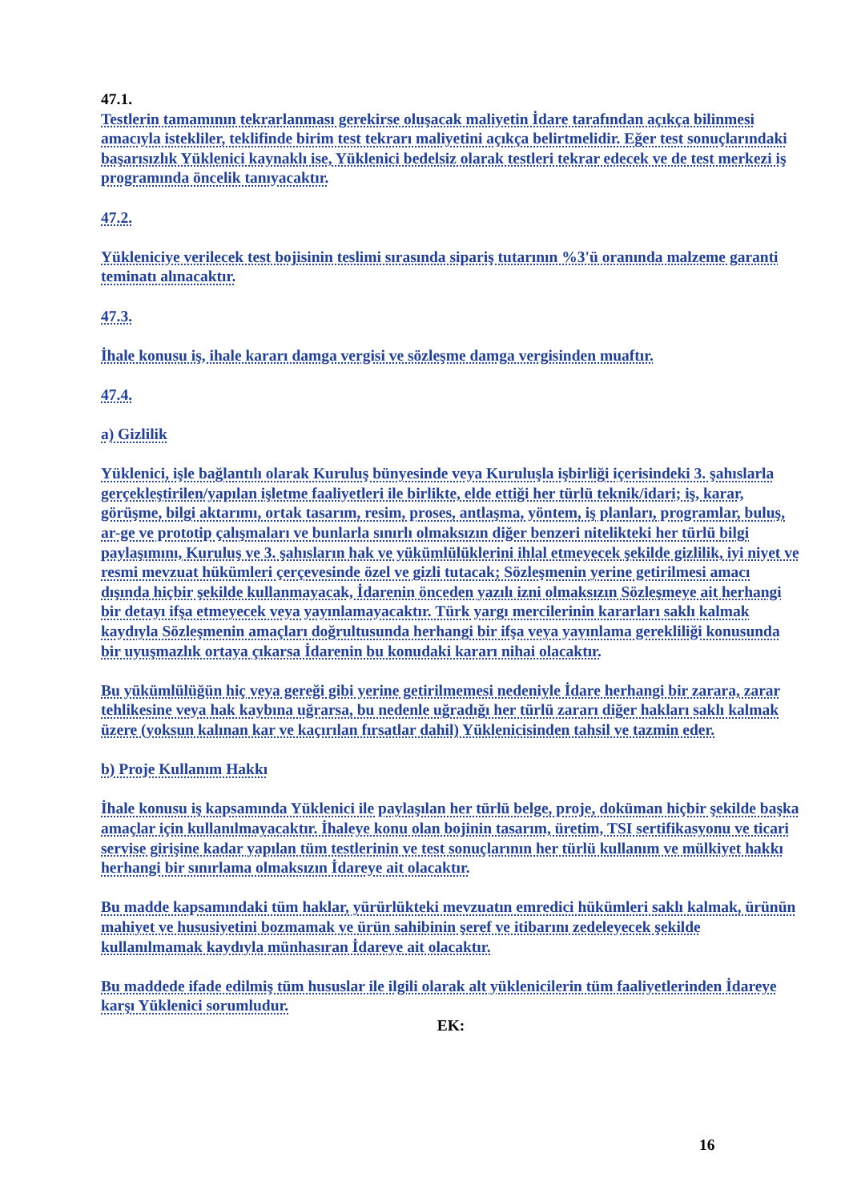47.1.
Testlerin tamamının tekrarlanması gerekirse oluşacak maliyetin İdare tarafından açıkça bilinmesi amacıyla istekliler, teklifinde birim test tekrarı maliyetini açıkça belirtmelidir. Eğer test sonuçlarındaki başarısızlık Yüklenici kaynaklı ise, Yüklenici bedelsiz olarak testleri tekrar edecek ve de test merkezi iş programında öncelik tanıyacaktır.
47.2.
Yükleniciye verilecek test bojisinin teslimi sırasında sipariş tutarının %3'ü oranında malzeme garanti teminatı alınacaktır.
47.3.
İhale konusu iş, ihale kararı damga vergisi ve sözleşme damga vergisinden muaftır.
47.4.
a) Gizlilik
Yüklenici, işle bağlantılı olarak Kuruluş bünyesinde veya Kuruluşla işbirliği içerisindeki 3. şahıslarla gerçekleştirilen/yapılan işletme faaliyetleri ile birlikte, elde ettiği her türlü teknik/idari; iş, karar, görüşme, bilgi aktarımı, ortak tasarım, resim, proses, antlaşma, yöntem, iş planları, programlar, buluş, ar-ge ve prototip çalışmaları ve bunlarla sınırlı olmaksızın diğer benzeri nitelikteki her türlü bilgi paylaşımını, Kuruluş ve 3. şahısların hak ve yükümlülüklerini ihlal etmeyecek şekilde gizlilik, iyi niyet ve resmi mevzuat hükümleri çerçevesinde özel ve gizli tutacak; Sözleşmenin yerine getirilmesi amacı dışında hiçbir şekilde kullanmayacak, İdarenin önceden yazılı izni olmaksızın Sözleşmeye ait herhangi bir detayı ifşa etmeyecek veya yayınlamayacaktır. Türk yargı mercilerinin kararları saklı kalmak kaydıyla Sözleşmenin amaçları doğrultusunda herhangi bir ifşa veya yayınlama gerekliliği konusunda bir uyuşmazlık ortaya çıkarsa İdarenin bu konudaki kararı nihai olacaktır.
Bu yükümlülüğün hiç veya gereği gibi yerine getirilmemesi nedeniyle İdare herhangi bir zarara, zarar tehlikesine veya hak kaybına uğrarsa, bu nedenle uğradığı her türlü zararı diğer hakları saklı kalmak üzere (yoksun kalınan kar ve kaçırılan fırsatlar dahil) Yüklenicisinden tahsil ve tazmin eder.
b) Proje Kullanım Hakkı
İhale konusu iş kapsamında Yüklenici ile paylaşılan her türlü belge, proje, doküman hiçbir şekilde başka amaçlar için kullanılmayacaktır. İhaleye konu olan bojinin tasarım, üretim, TSI sertifikasyonu ve ticari servise girişine kadar yapılan tüm testlerinin ve test sonuçlarının her türlü kullanım ve mülkiyet hakkı herhangi bir sınırlama olmaksızın İdareye ait olacaktır.
Bu madde kapsamındaki tüm haklar, yürürlükteki mevzuatın emredici hükümleri saklı kalmak, ürünün mahiyet ve hususiyetini bozmamak ve ürün sahibinin şeref ve itibarını zedeleyecek şekilde kullanılmamak kaydıyla münhasıran İdareye ait olacaktır.
Bu maddede ifade edilmiş tüm hususlar ile ilgili olarak alt yüklenicilerin tüm faaliyetlerinden İdareye karşı Yüklenici sorumludur.
EK:
16